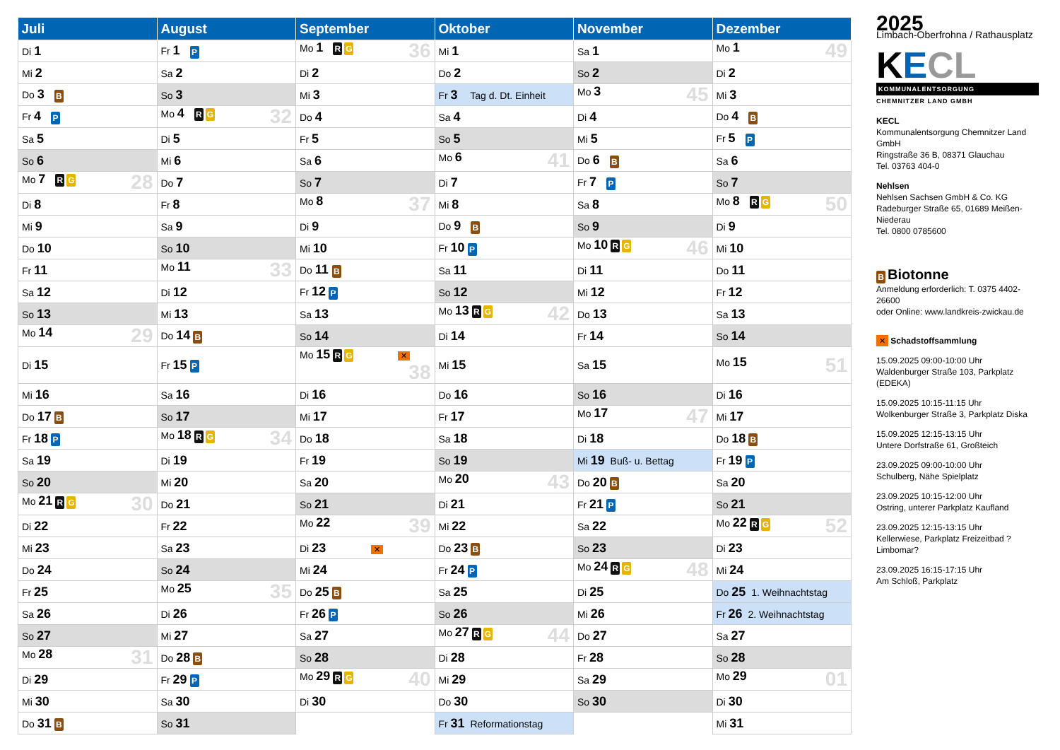| Juli | August | September | Oktober | November | Dezember |
| --- | --- | --- | --- | --- | --- |
| Di 1 | Fr 1 P | Mo 1 R G 36 | Mi 1 | Sa 1 | Mo 1 49 |
| Mi 2 | Sa 2 | Di 2 | Do 2 | So 2 | Di 2 |
| Do 3 B | So 3 | Mi 3 | Fr 3 Tag d. Dt. Einheit | Mo 3 45 | Mi 3 |
| Fr 4 P | Mo 4 R G 32 | Do 4 | Sa 4 | Di 4 | Do 4 B |
| Sa 5 | Di 5 | Fr 5 | So 5 | Mi 5 | Fr 5 P |
| So 6 | Mi 6 | Sa 6 | Mo 6 41 | Do 6 B | Sa 6 |
| Mo 7 R G 28 | Do 7 | So 7 | Di 7 | Fr 7 P | So 7 |
| Di 8 | Fr 8 | Mo 8 37 | Mi 8 | Sa 8 | Mo 8 R G 50 |
| Mi 9 | Sa 9 | Di 9 | Do 9 B | So 9 | Di 9 |
| Do 10 | So 10 | Mi 10 | Fr 10 P | Mo 10 R G 46 | Mi 10 |
| Fr 11 | Mo 11 33 | Do 11 B | Sa 11 | Di 11 | Do 11 |
| Sa 12 | Di 12 | Fr 12 P | So 12 | Mi 12 | Fr 12 |
| So 13 | Mi 13 | Sa 13 | Mo 13 R G 42 | Do 13 | Sa 13 |
| Mo 14 29 | Do 14 B | So 14 | Di 14 | Fr 14 | So 14 |
| Di 15 | Fr 15 P | Mo 15 R G ✕ 38 | Mi 15 | Sa 15 | Mo 15 51 |
| Mi 16 | Sa 16 | Di 16 | Do 16 | So 16 | Di 16 |
| Do 17 B | So 17 | Mi 17 | Fr 17 | Mo 17 47 | Mi 17 |
| Fr 18 P | Mo 18 R G 34 | Do 18 | Sa 18 | Di 18 | Do 18 B |
| Sa 19 | Di 19 | Fr 19 | So 19 | Mi 19 Buß- u. Bettag | Fr 19 P |
| So 20 | Mi 20 | Sa 20 | Mo 20 43 | Do 20 B | Sa 20 |
| Mo 21 R G 30 | Do 21 | So 21 | Di 21 | Fr 21 P | So 21 |
| Di 22 | Fr 22 | Mo 22 39 | Mi 22 | Sa 22 | Mo 22 R G 52 |
| Mi 23 | Sa 23 | Di 23 ✕ | Do 23 B | So 23 | Di 23 |
| Do 24 | So 24 | Mi 24 | Fr 24 P | Mo 24 R G 48 | Mi 24 |
| Fr 25 | Mo 25 35 | Do 25 B | Sa 25 | Di 25 | Do 25 1. Weihnachtstag |
| Sa 26 | Di 26 | Fr 26 P | So 26 | Mi 26 | Fr 26 2. Weihnachtstag |
| So 27 | Mi 27 | Sa 27 | Mo 27 R G 44 | Do 27 | Sa 27 |
| Mo 28 31 | Do 28 B | So 28 | Di 28 | Fr 28 | So 28 |
| Di 29 | Fr 29 P | Mo 29 R G 40 | Mi 29 | Sa 29 | Mo 29 01 |
| Mi 30 | Sa 30 | Di 30 | Do 30 | So 30 | Di 30 |
| Do 31 B | So 31 | | Fr 31 Reformationstag | | Mi 31 |
2025
Limbach-Oberfrohna / Rathausplatz
KECL
KOMMUNALENTSORGUNG
CHEMNITZER LAND GMBH
KECL
Kommunalentsorgung Chemnitzer Land GmbH
Ringstraße 36 B, 08371 Glauchau
Tel. 03763 404-0
Nehlsen
Nehlsen Sachsen GmbH & Co. KG
Radeburger Straße 65, 01689 Meißen-Niederau
Tel. 0800 0785600
B Biotonne
Anmeldung erforderlich: T. 0375 4402-26600
oder Online: www.landkreis-zwickau.de
✕ Schadstoffsammlung
15.09.2025 09:00-10:00 Uhr
Waldenburger Straße 103, Parkplatz (EDEKA)
15.09.2025 10:15-11:15 Uhr
Wolkenburger Straße 3, Parkplatz Diska
15.09.2025 12:15-13:15 Uhr
Untere Dorfstraße 61, Großteich
23.09.2025 09:00-10:00 Uhr
Schulberg, Nähe Spielplatz
23.09.2025 10:15-12:00 Uhr
Ostring, unterer Parkplatz Kaufland
23.09.2025 12:15-13:15 Uhr
Kellerwiese, Parkplatz Freizeitbad ?Limbomar?
23.09.2025 16:15-17:15 Uhr
Am Schloß, Parkplatz